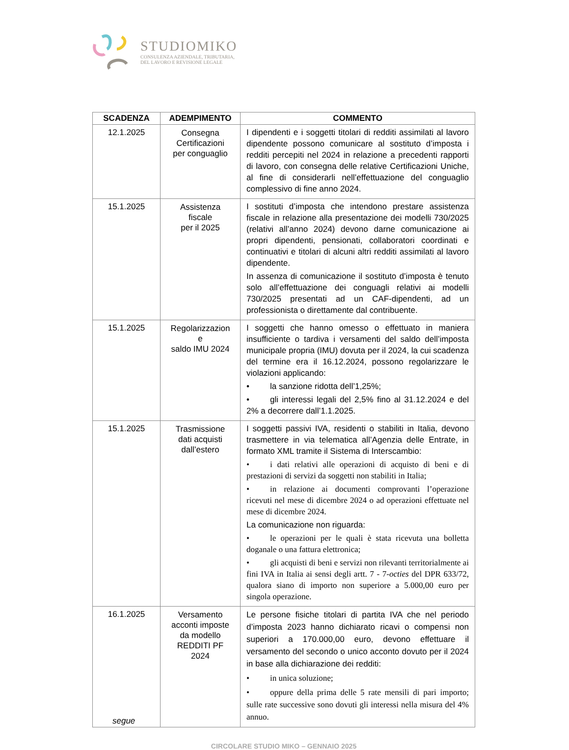STUDIOMIKO
CONSULENZA AZIENDALE, TRIBUTARIA,
DEL LAVORO E REVISIONE LEGALE
| SCADENZA | ADEMPIMENTO | COMMENTO |
| --- | --- | --- |
| 12.1.2025 | Consegna Certificazioni per conguaglio | I dipendenti e i soggetti titolari di redditi assimilati al lavoro dipendente possono comunicare al sostituto d’imposta i redditi percepiti nel 2024 in relazione a precedenti rapporti di lavoro, con consegna delle relative Certificazioni Uniche, al fine di considerarli nell’effettuazione del conguaglio complessivo di fine anno 2024. |
| 15.1.2025 | Assistenza fiscale per il 2025 | I sostituti d’imposta che intendono prestare assistenza fiscale in relazione alla presentazione dei modelli 730/2025 (relativi all’anno 2024) devono darne comunicazione ai propri dipendenti, pensionati, collaboratori coordinati e continuativi e titolari di alcuni altri redditi assimilati al lavoro dipendente. In assenza di comunicazione il sostituto d’imposta è tenuto solo all’effettuazione dei conguagli relativi ai modelli 730/2025 presentati ad un CAF-dipendenti, ad un professionista o direttamente dal contribuente. |
| 15.1.2025 | Regolarizzazion e saldo IMU 2024 | I soggetti che hanno omesso o effettuato in maniera insufficiente o tardiva i versamenti del saldo dell’imposta municipale propria (IMU) dovuta per il 2024, la cui scadenza del termine era il 16.12.2024, possono regolarizzare le violazioni applicando: • la sanzione ridotta dell’1,25%; • gli interessi legali del 2,5% fino al 31.12.2024 e del 2% a decorrere dall’1.1.2025. |
| 15.1.2025 | Trasmissione dati acquisti dall’estero | I soggetti passivi IVA, residenti o stabiliti in Italia, devono trasmettere in via telematica all’Agenzia delle Entrate, in formato XML tramite il Sistema di Interscambio: • i dati relativi alle operazioni di acquisto di beni e di prestazioni di servizi da soggetti non stabiliti in Italia; • in relazione ai documenti comprovanti l’operazione ricevuti nel mese di dicembre 2024 o ad operazioni effettuate nel mese di dicembre 2024. La comunicazione non riguarda: • le operazioni per le quali è stata ricevuta una bolletta doganale o una fattura elettronica; • gli acquisti di beni e servizi non rilevanti territorialmente ai fini IVA in Italia ai sensi degli artt. 7 - 7- octies del DPR 633/72, qualora siano di importo non superiore a 5.000,00 euro per singola operazione. |
| 16.1.2025 segue | Versamento acconti imposte da modello REDDITI PF 2024 | Le persone fisiche titolari di partita IVA che nel periodo d’imposta 2023 hanno dichiarato ricavi o compensi non superiori a 170.000,00 euro, devono effettuare il versamento del secondo o unico acconto dovuto per il 2024 in base alla dichiarazione dei redditi: • in unica soluzione; • oppure della prima delle 5 rate mensili di pari importo; sulle rate successive sono dovuti gli interessi nella misura del 4% annuo. |
CIRCOLARE STUDIO MIKO – GENNAIO 2025